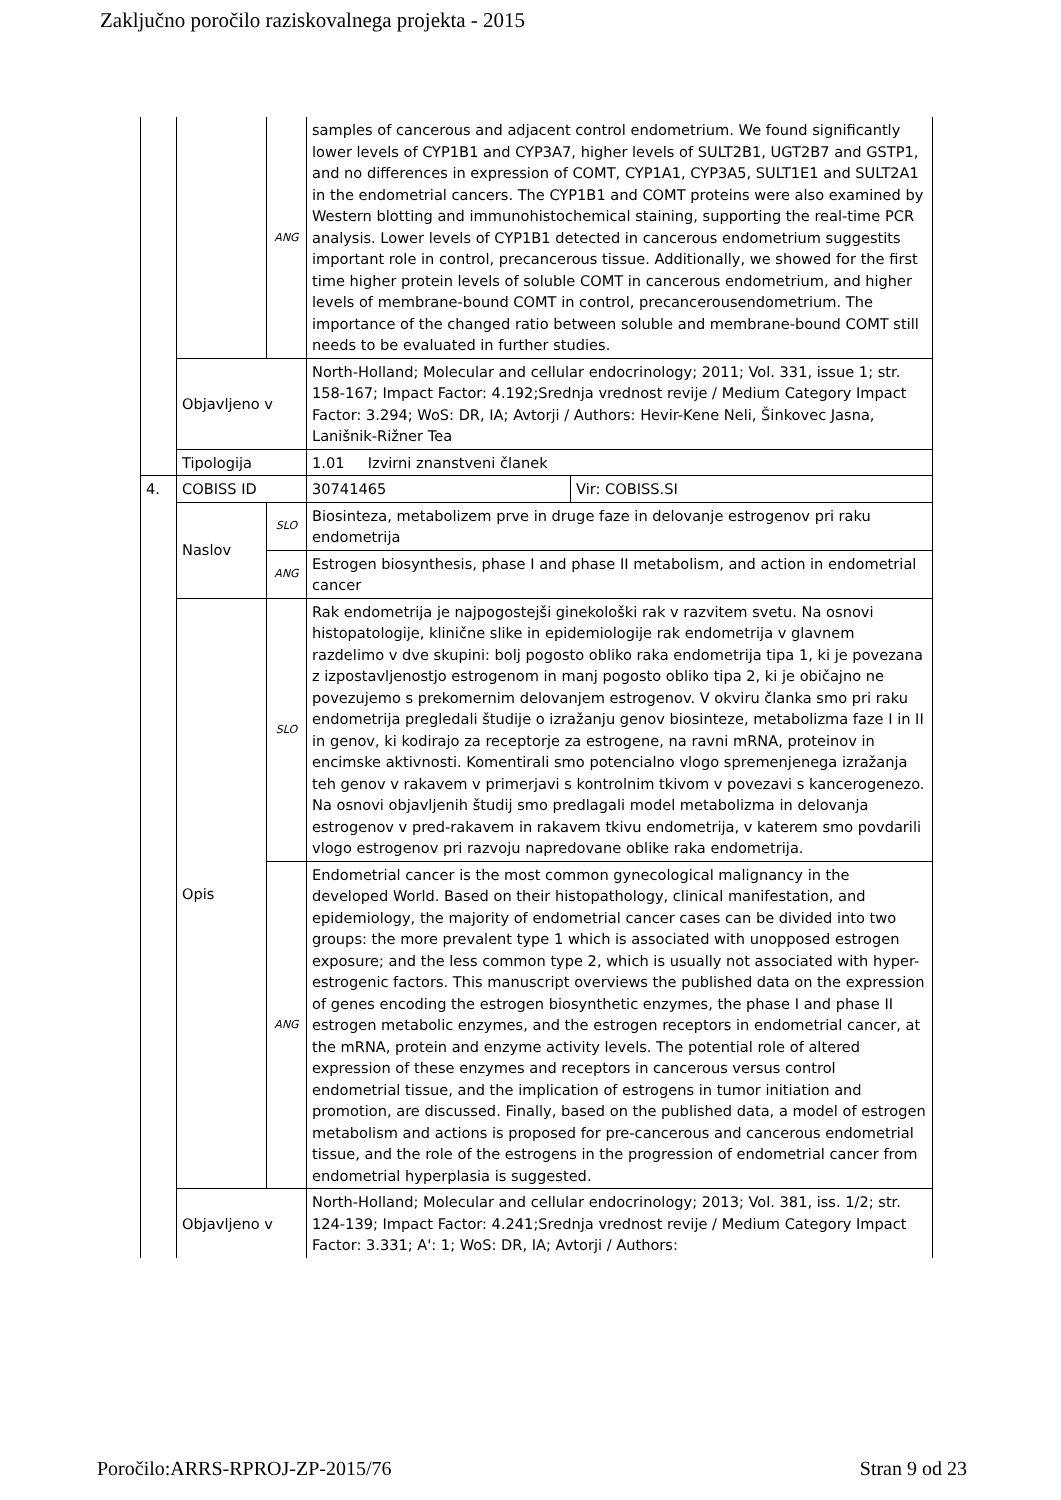Zaključno poročilo raziskovalnega projekta - 2015
| | | ANG | samples of cancerous and adjacent control endometrium. We found significantly lower levels of CYP1B1 and CYP3A7, higher levels of SULT2B1, UGT2B7 and GSTP1, and no differences in expression of COMT, CYP1A1, CYP3A5, SULT1E1 and SULT2A1 in the endometrial cancers. The CYP1B1 and COMT proteins were also examined by Western blotting and immunohistochemical staining, supporting the real-time PCR analysis. Lower levels of CYP1B1 detected in cancerous endometrium suggestits important role in control, precancerous tissue. Additionally, we showed for the first time higher protein levels of soluble COMT in cancerous endometrium, and higher levels of membrane-bound COMT in control, precancerousendometrium. The importance of the changed ratio between soluble and membrane-bound COMT still needs to be evaluated in further studies. | |
| | Objavljeno v | | North-Holland; Molecular and cellular endocrinology; 2011; Vol. 331, issue 1; str. 158-167; Impact Factor: 4.192;Srednja vrednost revije / Medium Category Impact Factor: 3.294; WoS: DR, IA; Avtorji / Authors: Hevir-Kene Neli, Šinkovec Jasna, Lanišnik-Rižner Tea | |
| | Tipologija | | 1.01 Izvirni znanstveni članek | |
| 4. | COBISS ID | | 30741465 | Vir: COBISS.SI |
| | Naslov | SLO | Biosinteza, metabolizem prve in druge faze in delovanje estrogenov pri raku endometrija | |
| | | ANG | Estrogen biosynthesis, phase I and phase II metabolism, and action in endometrial cancer | |
| | Opis | SLO | Rak endometrija je najpogostejši ginekološki rak v razvitem svetu. Na osnovi histopatologije, klinične slike in epidemiologije rak endometrija v glavnem razdelimo v dve skupini: bolj pogosto obliko raka endometrija tipa 1, ki je povezana z izpostavljenostjo estrogenom in manj pogosto obliko tipa 2, ki je običajno ne povezujemo s prekomernim delovanjem estrogenov. V okviru članka smo pri raku endometrija pregledali študije o izražanju genov biosinteze, metabolizma faze I in II in genov, ki kodirajo za receptorje za estrogene, na ravni mRNA, proteinov in encimske aktivnosti. Komentirali smo potencialno vlogo spremenjenega izražanja teh genov v rakavem v primerjavi s kontrolnim tkivom v povezavi s kancerogenezo. Na osnovi objavljenih študij smo predlagali model metabolizma in delovanja estrogenov v pred-rakavem in rakavem tkivu endometrija, v katerem smo povdarili vlogo estrogenov pri razvoju napredovane oblike raka endometrija. | |
| | | ANG | Endometrial cancer is the most common gynecological malignancy in the developed World. Based on their histopathology, clinical manifestation, and epidemiology, the majority of endometrial cancer cases can be divided into two groups: the more prevalent type 1 which is associated with unopposed estrogen exposure; and the less common type 2, which is usually not associated with hyper-estrogenic factors. This manuscript overviews the published data on the expression of genes encoding the estrogen biosynthetic enzymes, the phase I and phase II estrogen metabolic enzymes, and the estrogen receptors in endometrial cancer, at the mRNA, protein and enzyme activity levels. The potential role of altered expression of these enzymes and receptors in cancerous versus control endometrial tissue, and the implication of estrogens in tumor initiation and promotion, are discussed. Finally, based on the published data, a model of estrogen metabolism and actions is proposed for pre-cancerous and cancerous endometrial tissue, and the role of the estrogens in the progression of endometrial cancer from endometrial hyperplasia is suggested. | |
| | Objavljeno v | | North-Holland; Molecular and cellular endocrinology; 2013; Vol. 381, iss. 1/2; str. 124-139; Impact Factor: 4.241;Srednja vrednost revije / Medium Category Impact Factor: 3.331; A': 1; WoS: DR, IA; Avtorji / Authors: | |
Poročilo:ARRS-RPROJ-ZP-2015/76 Stran 9 od 23